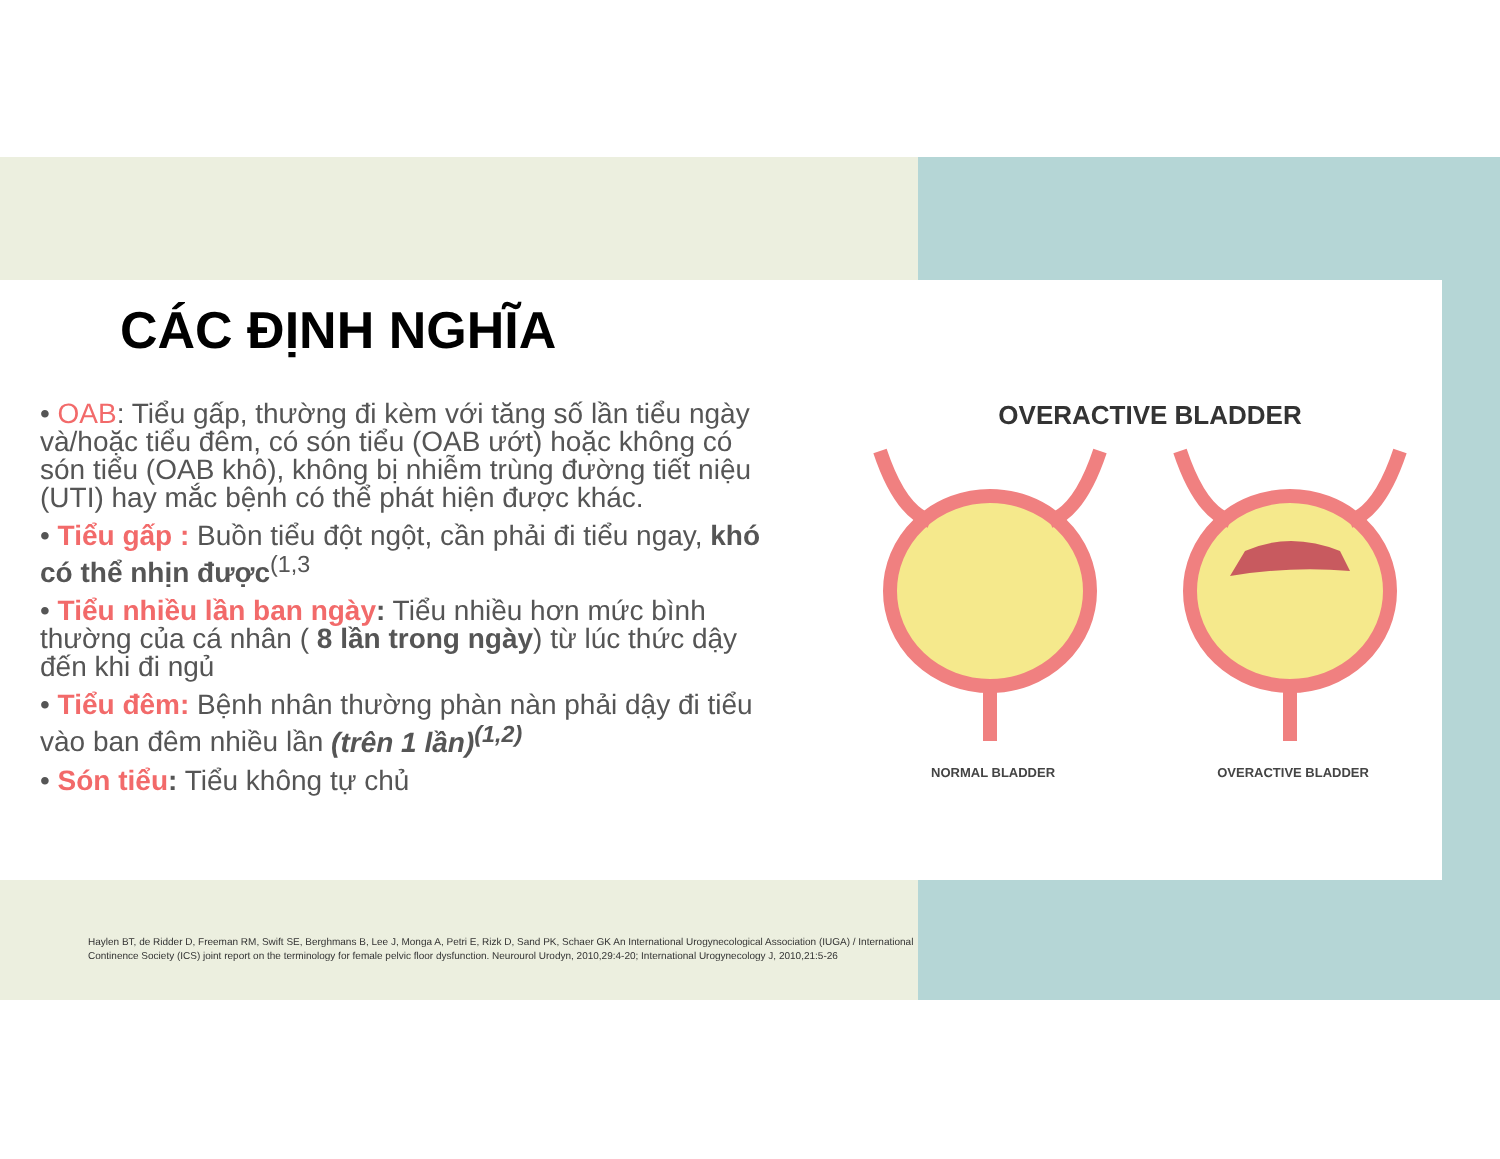CÁC ĐỊNH NGHĨA
• OAB: Tiểu gấp, thường đi kèm với tăng số lần tiểu ngày và/hoặc tiểu đêm, có són tiểu (OAB ướt) hoặc không có són tiểu (OAB khô), không bị nhiễm trùng đường tiết niệu (UTI) hay mắc bệnh có thể phát hiện được khác.
• Tiểu gấp : Buồn tiểu đột ngột, cần phải đi tiểu ngay, khó có thể nhịn được<sup>(1,3</sup>
• Tiểu nhiều lần ban ngày: Tiểu nhiều hơn mức bình thường của cá nhân ( 8 lần trong ngày) từ lúc thức dậy đến khi đi ngủ
• Tiểu đêm: Bệnh nhân thường phàn nàn phải dậy đi tiểu vào ban đêm nhiều lần (trên 1 lần)<sup>(1,2)</sup>
• Són tiểu: Tiểu không tự chủ
OVERACTIVE BLADDER
NORMAL BLADDER OVERACTIVE BLADDER
Haylen BT, de Ridder D, Freeman RM, Swift SE, Berghmans B, Lee J, Monga A, Petri E, Rizk D, Sand PK, Schaer GK An International Urogynecological Association (IUGA) / International Continence Society (ICS) joint report on the terminology for female pelvic floor dysfunction. Neurourol Urodyn, 2010,29:4-20; International Urogynecology J, 2010,21:5-26